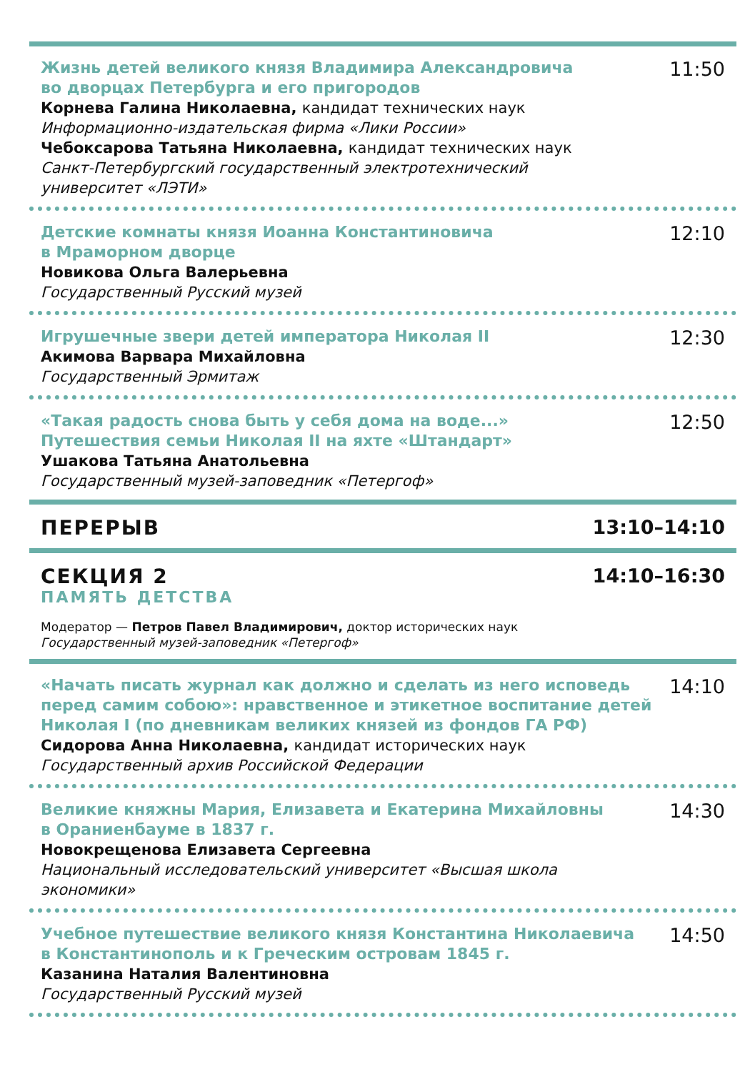Жизнь детей великого князя Владимира Александровича
во дворцах Петербурга и его пригородов
Корнева Галина Николаевна, кандидат технических наук
Информационно-издательская фирма «Лики России»
Чебоксарова Татьяна Николаевна, кандидат технических наук
Санкт-Петербургский государственный электротехнический
университет «ЛЭТИ»
11:50
Детские комнаты князя Иоанна Константиновича
в Мраморном дворце
Новикова Ольга Валерьевна
Государственный Русский музей
12:10
Игрушечные звери детей императора Николая II
Акимова Варвара Михайловна
Государственный Эрмитаж
12:30
«Такая радость снова быть у себя дома на воде...»
Путешествия семьи Николая II на яхте «Штандарт»
Ушакова Татьяна Анатольевна
Государственный музей-заповедник «Петергоф»
12:50
ПЕРЕРЫВ 13:10–14:10
СЕКЦИЯ 2
ПАМЯТЬ ДЕТСТВА
Модератор — Петров Павел Владимирович, доктор исторических наук
Государственный музей-заповедник «Петергоф»
14:10–16:30
«Начать писать журнал как должно и сделать из него исповедь
перед самим собою»: нравственное и этикетное воспитание детей
Николая I (по дневникам великих князей из фондов ГА РФ)
Сидорова Анна Николаевна, кандидат исторических наук
Государственный архив Российской Федерации
14:10
Великие княжны Мария, Елизавета и Екатерина Михайловны
в Ораниенбауме в 1837 г.
Новокрещенова Елизавета Сергеевна
Национальный исследовательский университет «Высшая школа
экономики»
14:30
Учебное путешествие великого князя Константина Николаевича
в Константинополь и к Греческим островам 1845 г.
Казанина Наталия Валентиновна
Государственный Русский музей
14:50